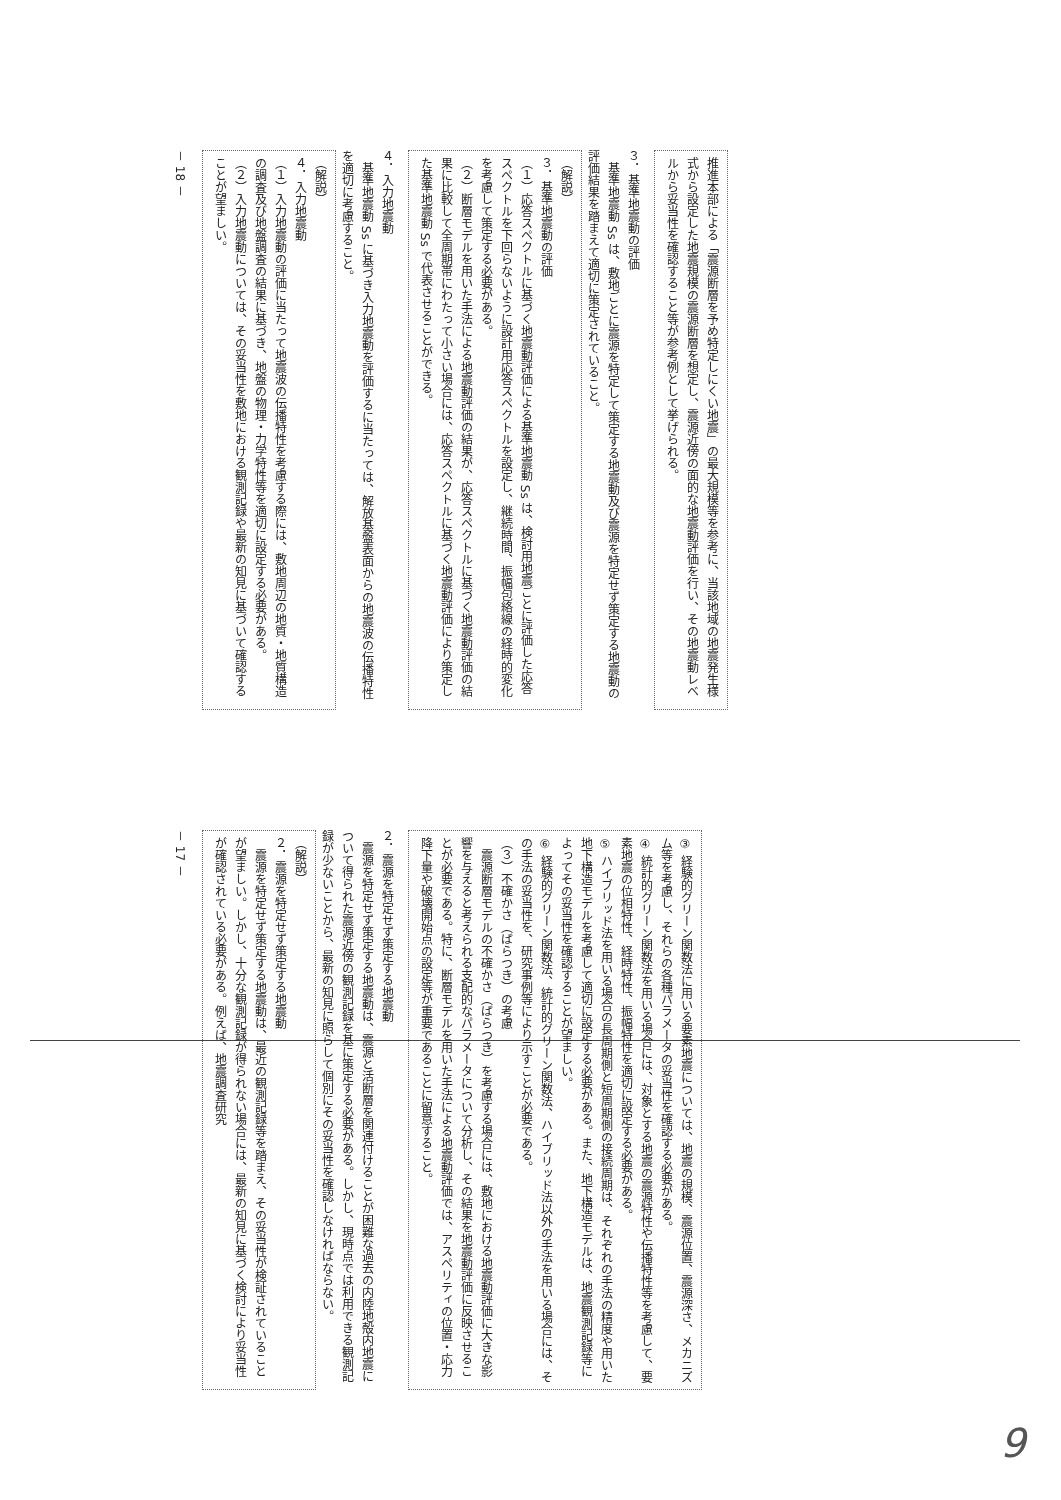推進本部による「震源断層を予め特定しにくい地震」の最大規模等を参考に、当該地域の地震発生様式から設定した地震規模の震源断層を想定し、震源近傍の面的な地震動評価を行い、その地震動レベルから妥当性を確認すること等が参考例として挙げられる。
３．基準地震動の評価
　基準地震動 Ss は、敷地ごとに震源を特定して策定する地震動及び震源を特定せず策定する地震動の評価結果を踏まえて適切に策定されていること。
（解説）
３．基準地震動の評価
（１）応答スペクトルに基づく地震動評価による基準地震動 Ss は、検討用地震ごとに評価した応答スペクトルを下回らないように設計用応答スペクトルを設定し、継続時間、振幅包絡線の経時的変化を考慮して策定する必要がある。
（２）断層モデルを用いた手法による地震動評価の結果が、応答スペクトルに基づく地震動評価の結果に比較して全周期帯にわたって小さい場合には、応答スペクトルに基づく地震動評価により策定した基準地震動 Ss で代表させることができる。
４．入力地震動
　基準地震動 Ss に基づき入力地震動を評価するに当たっては、解放基盤表面からの地震波の伝播特性を適切に考慮すること。
（解説）
４．入力地震動
（１）入力地震動の評価に当たって地震波の伝播特性を考慮する際には、敷地周辺の地質・地質構造の調査及び地盤調査の結果に基づき、地盤の物理・力学特性等を適切に設定する必要がある。
（２）入力地震動については、その妥当性を敷地における観測記録や最新の知見に基づいて確認することが望ましい。
－ 18 －
③ 経験的グリーン関数法に用いる要素地震については、地震の規模、震源位置、震源深さ、メカニズム等を考慮し、それらの各種パラメータの妥当性を確認する必要がある。
④ 統計的グリーン関数法を用いる場合には、対象とする地震の震源特性や伝播特性等を考慮して、要素地震の位相特性、経時特性、振幅特性を適切に設定する必要がある。
⑤ ハイブリッド法を用いる場合の長周期側と短周期側の接続周期は、それぞれの手法の精度や用いた地下構造モデルを考慮して適切に設定する必要がある。また、地下構造モデルは、地震観測記録等によってその妥当性を確認することが望ましい。
⑥ 経験的グリーン関数法、統計的グリーン関数法、ハイブリッド法以外の手法を用いる場合には、その手法の妥当性を、研究事例等により示すことが必要である。
（３）不確かさ（ばらつき）の考慮
　震源断層モデルの不確かさ（ばらつき）を考慮する場合には、敷地における地震動評価に大きな影響を与えると考えられる支配的なパラメータについて分析し、その結果を地震動評価に反映させることが必要である。特に、断層モデルを用いた手法による地震動評価では、アスペリティの位置・応力降下量や破壊開始点の設定等が重要であることに留意すること。
２．震源を特定せず策定する地震動
　震源を特定せず策定する地震動は、震源と活断層を関連付けることが困難な過去の内陸地殻内地震について得られた震源近傍の観測記録を基に策定する必要がある。しかし、現時点では利用できる観測記録が少ないことから、最新の知見に照らして個別にその妥当性を確認しなければならない。
（解説）
２．震源を特定せず策定する地震動
　震源を特定せず策定する地震動は、最近の観測記録等を踏まえ、その妥当性が検証されていることが望ましい。しかし、十分な観測記録が得られない場合には、最新の知見に基づく検討により妥当性が確認されている必要がある。例えば、地震調査研究
－ 17 －
9